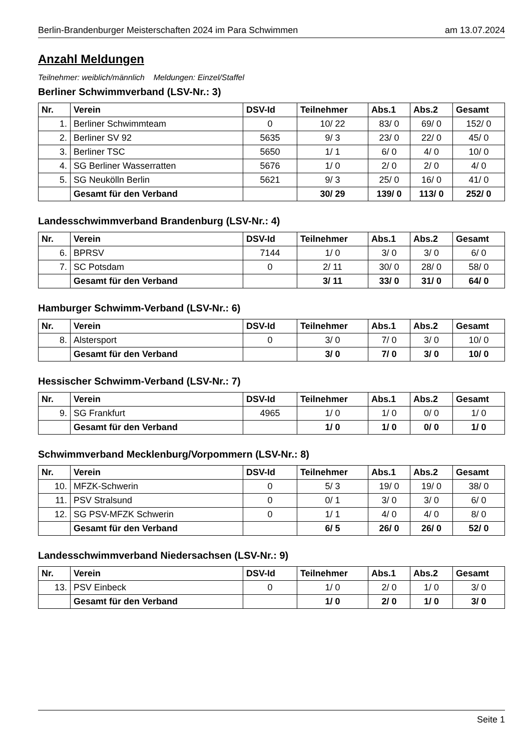Berlin-Brandenburger Meisterschaften 2024 im Para Schwimmen am 13.07.2024
Anzahl Meldungen
Teilnehmer: weiblich/männlich Meldungen: Einzel/Staffel
Berliner Schwimmverband (LSV-Nr.: 3)
| Nr. | Verein | DSV-Id | Teilnehmer | Abs.1 | Abs.2 | Gesamt |
| --- | --- | --- | --- | --- | --- | --- |
| 1. | Berliner Schwimmteam | 0 | 10/ 22 | 83/ 0 | 69/ 0 | 152/ 0 |
| 2. | Berliner SV 92 | 5635 | 9/ 3 | 23/ 0 | 22/ 0 | 45/ 0 |
| 3. | Berliner TSC | 5650 | 1/ 1 | 6/ 0 | 4/ 0 | 10/ 0 |
| 4. | SG Berliner Wasserratten | 5676 | 1/ 0 | 2/ 0 | 2/ 0 | 4/ 0 |
| 5. | SG Neukölln Berlin | 5621 | 9/ 3 | 25/ 0 | 16/ 0 | 41/ 0 |
| | Gesamt für den Verband | | 30/ 29 | 139/ 0 | 113/ 0 | 252/ 0 |
Landesschwimmverband Brandenburg (LSV-Nr.: 4)
| Nr. | Verein | DSV-Id | Teilnehmer | Abs.1 | Abs.2 | Gesamt |
| --- | --- | --- | --- | --- | --- | --- |
| 6. | BPRSV | 7144 | 1/ 0 | 3/ 0 | 3/ 0 | 6/ 0 |
| 7. | SC Potsdam | 0 | 2/ 11 | 30/ 0 | 28/ 0 | 58/ 0 |
| | Gesamt für den Verband | | 3/ 11 | 33/ 0 | 31/ 0 | 64/ 0 |
Hamburger Schwimm-Verband (LSV-Nr.: 6)
| Nr. | Verein | DSV-Id | Teilnehmer | Abs.1 | Abs.2 | Gesamt |
| --- | --- | --- | --- | --- | --- | --- |
| 8. | Alstersport | 0 | 3/ 0 | 7/ 0 | 3/ 0 | 10/ 0 |
| | Gesamt für den Verband | | 3/ 0 | 7/ 0 | 3/ 0 | 10/ 0 |
Hessischer Schwimm-Verband (LSV-Nr.: 7)
| Nr. | Verein | DSV-Id | Teilnehmer | Abs.1 | Abs.2 | Gesamt |
| --- | --- | --- | --- | --- | --- | --- |
| 9. | SG Frankfurt | 4965 | 1/ 0 | 1/ 0 | 0/ 0 | 1/ 0 |
| | Gesamt für den Verband | | 1/ 0 | 1/ 0 | 0/ 0 | 1/ 0 |
Schwimmverband Mecklenburg/Vorpommern (LSV-Nr.: 8)
| Nr. | Verein | DSV-Id | Teilnehmer | Abs.1 | Abs.2 | Gesamt |
| --- | --- | --- | --- | --- | --- | --- |
| 10. | MFZK-Schwerin | 0 | 5/ 3 | 19/ 0 | 19/ 0 | 38/ 0 |
| 11. | PSV Stralsund | 0 | 0/ 1 | 3/ 0 | 3/ 0 | 6/ 0 |
| 12. | SG PSV-MFZK Schwerin | 0 | 1/ 1 | 4/ 0 | 4/ 0 | 8/ 0 |
| | Gesamt für den Verband | | 6/ 5 | 26/ 0 | 26/ 0 | 52/ 0 |
Landesschwimmverband Niedersachsen (LSV-Nr.: 9)
| Nr. | Verein | DSV-Id | Teilnehmer | Abs.1 | Abs.2 | Gesamt |
| --- | --- | --- | --- | --- | --- | --- |
| 13. | PSV Einbeck | 0 | 1/ 0 | 2/ 0 | 1/ 0 | 3/ 0 |
| | Gesamt für den Verband | | 1/ 0 | 2/ 0 | 1/ 0 | 3/ 0 |
Seite 1